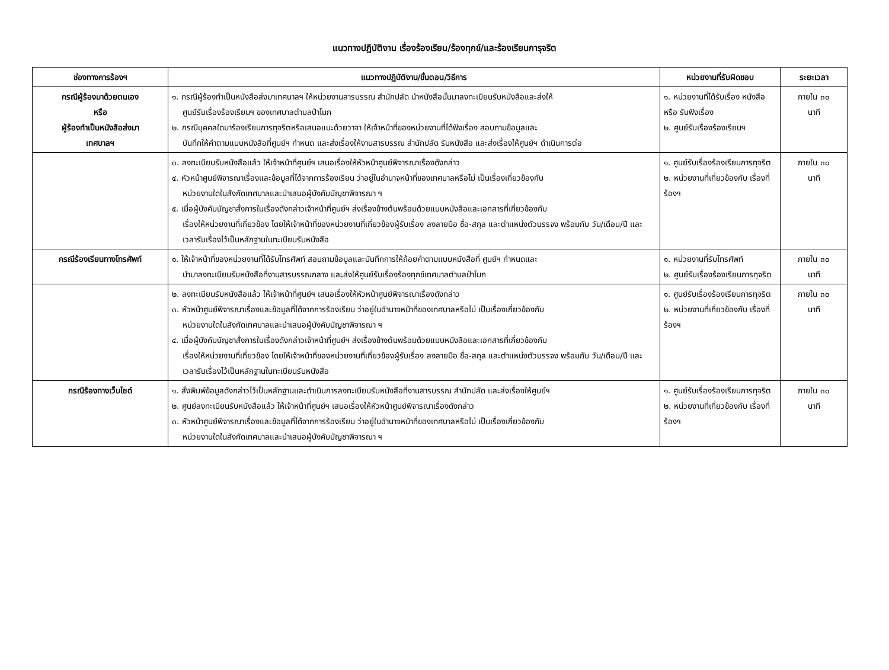แนวทางปฏิบัติงาน เรื่องร้องเรียน/ร้องทุกข์/และร้องเรียนการุจริต
| ช่องทางการร้องฯ | แนวทางปฏิบัติงาน/ขั้นตอน/วิธีการ | หน่วยงานที่รับผิดชอบ | ระยะเวลา |
| --- | --- | --- | --- |
| กรณีผู้ร้องมาด้วยตนเอง หรือ ผู้ร้องทำเป็นหนังสือส่งมา เทศบาลฯ | ๑. กรณีผู้ร้องทำเป็นหนังสือส่งมาเทศบาลฯ ให้หน่วยงานสารบรรณ สำนักปลัด นำหนังสือนั้นมาลงทะเบียนรับหนังสือและส่งให้ ศูนย์รับเรื่องร้องเรียนฯ ของเทศบาลตำบลป่าโมก ๒. กรณีบุคคลใดมาร้องเรียนการทุจริตหรือเสนอแนะด้วยวาจา ให้เจ้าหน้าที่ของหน่วยงานที่ได้ฟังเรื่อง สอบถามข้อมูลและ บันทึกให้คำตามแบบหนังสือที่ศูนย์ฯ กำหนด และส่งเรื่องให้งานสารบรรณ สำนักปลัด รับหนังสือ และส่งเรื่องให้ศูนย์ฯ ดำเนินการต่อ | ๑. หน่วยงานที่ได้รับเรื่อง หนังสือ หรือ รับฟังเรื่อง ๒. ศูนย์รับเรื่องร้องเรียนฯ | ภายใน ๓๐ นาที |
| | ๓. ลงทะเบียนรับหนังสือแล้ว ให้เจ้าหน้าที่ศูนย์ฯ เสนอเรื่องให้หัวหน้าศูนย์พิจารณาเรื่องดังกล่าว ๔. หัวหน้าศูนย์พิจารณาเรื่องและข้อมูลที่ได้จากการร้องเรียน ว่าอยู่ในอำนาจหน้าที่ของเทศบาลหรือไม่ เป็นเรื่องเกี่ยวข้องกับ หน่วยงานใดในสังกัดเทศบาลและนำเสนอผู้บังคับบัญชาพิจารณา ฯ ๕. เมื่อผู้บังคับบัญชาสั่งการในเรื่องดังกล่าวเจ้าหน้าที่ศูนย์ฯ ส่งเรื่องข้างต้นพร้อมด้วยแบบหนังสือและเอกสารที่เกี่ยวข้องกับ เรื่องให้หน่วยงานที่เกี่ยวข้อง โดยให้เจ้าหน้าที่ของหน่วยงานที่เกี่ยวข้องผู้รับเรื่อง ลงลายมือ ชื่อ-สกุล และตำแหน่งตัวบรรจง พร้อมกับ วัน/เดือน/ปี และเวลารับเรื่องไว้เป็นหลักฐานในทะเบียนรับหนังสือ | ๑. ศูนย์รับเรื่องร้องเรียนการทุจริต ๒. หน่วยงานที่เกี่ยวข้องกับ เรื่องที่ร้องฯ | ภายใน ๓๐ นาที |
| กรณีร้องเรียนทางโทรศัพท์ | ๑. ให้เจ้าหน้าที่ของหน่วยงานที่ได้รับโทรศัพท์ สอบถามข้อมูลและบันทึกการให้ถ้อยคำตามแบบหนังสือที่ ศูนย์ฯ กำหนดและ นำมาลงทะเบียนรับหนังสือที่งานสารบรรณกลาง และส่งให้ศูนย์รับเรื่องร้องทุกข์เทศบาลตำบลป่าโมก | ๑. หน่วยงานที่รับโทรศัพท์ ๒. ศูนย์รับเรื่องร้องเรียนการทุจริต | ภายใน ๓๐ นาที |
| | ๒. ลงทะเบียนรับหนังสือแล้ว ให้เจ้าหน้าที่ศูนย์ฯ เสนอเรื่องให้หัวหน้าศูนย์พิจารณาเรื่องดังกล่าว ๓. หัวหน้าศูนย์พิจารณาเรื่องและข้อมูลที่ได้จากการร้องเรียน ว่าอยู่ในอำนาจหน้าที่ของเทศบาลหรือไม่ เป็นเรื่องเกี่ยวข้องกับ หน่วยงานใดในสังกัดเทศบาลและนำเสนอผู้บังคับบัญชาพิจารณา ฯ ๔. เมื่อผู้บังคับบัญชาสั่งการในเรื่องดังกล่าวเจ้าหน้าที่ศูนย์ฯ ส่งเรื่องข้างต้นพร้อมด้วยแบบหนังสือและเอกสารที่เกี่ยวข้องกับ เรื่องให้หน่วยงานที่เกี่ยวข้อง โดยให้เจ้าหน้าที่ของหน่วยงานที่เกี่ยวข้องผู้รับเรื่อง ลงลายมือ ชื่อ-สกุล และตำแหน่งตัวบรรจง พร้อมกับ วัน/เดือน/ปี และเวลารับเรื่องไว้เป็นหลักฐานในทะเบียนรับหนังสือ | ๑. ศูนย์รับเรื่องร้องเรียนการทุจริต ๒. หน่วยงานที่เกี่ยวข้องกับ เรื่องที่ร้องฯ | ภายใน ๓๐ นาที |
| กรณีร้องทางเว็บไซด์ | ๑. สั่งพิมพ์ข้อมูลดังกล่าวไว้เป็นหลักฐานและดำเนินการลงทะเบียนรับหนังสือที่งานสารบรรณ สำนักปลัด และส่งเรื่องให้ศูนย์ฯ ๒. ศูนย์ลงทะเบียนรับหนังสือแล้ว ให้เจ้าหน้าที่ศูนย์ฯ เสนอเรื่องให้หัวหน้าศูนย์พิจารณาเรื่องดังกล่าว ๓. หัวหน้าศูนย์พิจารณาเรื่องและข้อมูลที่ได้จากการร้องเรียน ว่าอยู่ในอำนาจหน้าที่ของเทศบาลหรือไม่ เป็นเรื่องเกี่ยวข้องกับ หน่วยงานใดในสังกัดเทศบาลและนำเสนอผู้บังคับบัญชาพิจารณา ฯ | ๑. ศูนย์รับเรื่องร้องเรียนการทุจริต ๒. หน่วยงานที่เกี่ยวข้องกับ เรื่องที่ร้องฯ | ภายใน ๓๐ นาที |